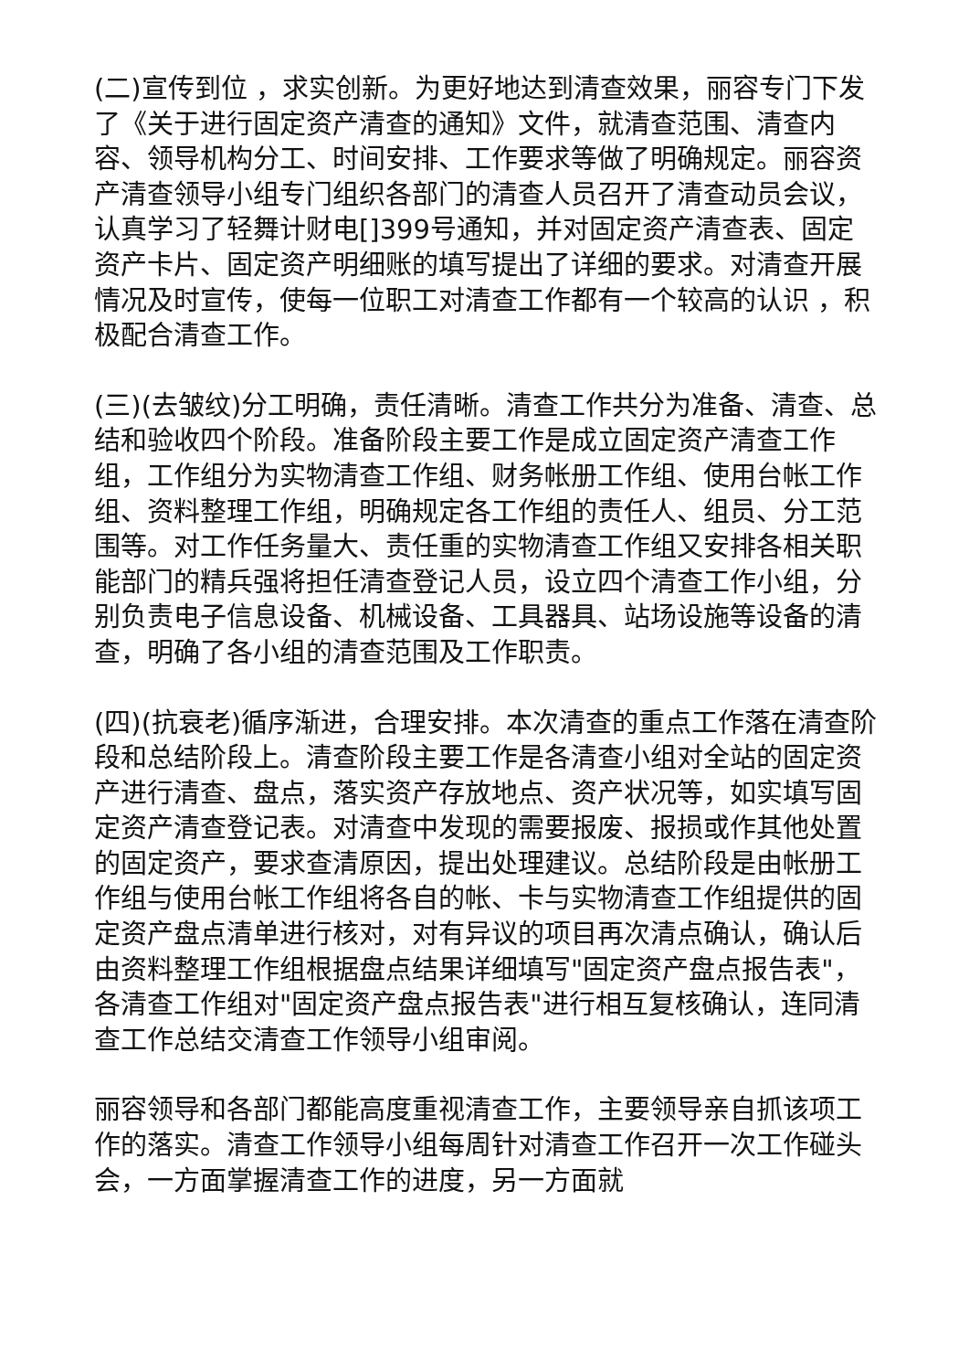(二)宣传到位 ，求实创新。为更好地达到清查效果，丽容专门下发了《关于进行固定资产清查的通知》文件，就清查范围、清查内容、领导机构分工、时间安排、工作要求等做了明确规定。丽容资产清查领导小组专门组织各部门的清查人员召开了清查动员会议，认真学习了轻舞计财电[]399号通知，并对固定资产清查表、固定资产卡片、固定资产明细账的填写提出了详细的要求。对清查开展情况及时宣传，使每一位职工对清查工作都有一个较高的认识 ，积极配合清查工作。
(三)(去皱纹)分工明确，责任清晰。清查工作共分为准备、清查、总结和验收四个阶段。准备阶段主要工作是成立固定资产清查工作组，工作组分为实物清查工作组、财务帐册工作组、使用台帐工作组、资料整理工作组，明确规定各工作组的责任人、组员、分工范围等。对工作任务量大、责任重的实物清查工作组又安排各相关职能部门的精兵强将担任清查登记人员，设立四个清查工作小组，分别负责电子信息设备、机械设备、工具器具、站场设施等设备的清查，明确了各小组的清查范围及工作职责。
(四)(抗衰老)循序渐进，合理安排。本次清查的重点工作落在清查阶段和总结阶段上。清查阶段主要工作是各清查小组对全站的固定资产进行清查、盘点，落实资产存放地点、资产状况等，如实填写固定资产清查登记表。对清查中发现的需要报废、报损或作其他处置的固定资产，要求查清原因，提出处理建议。总结阶段是由帐册工作组与使用台帐工作组将各自的帐、卡与实物清查工作组提供的固定资产盘点清单进行核对，对有异议的项目再次清点确认，确认后由资料整理工作组根据盘点结果详细填写"固定资产盘点报告表"，各清查工作组对"固定资产盘点报告表"进行相互复核确认，连同清查工作总结交清查工作领导小组审阅。
丽容领导和各部门都能高度重视清查工作，主要领导亲自抓该项工作的落实。清查工作领导小组每周针对清查工作召开一次工作碰头会，一方面掌握清查工作的进度，另一方面就